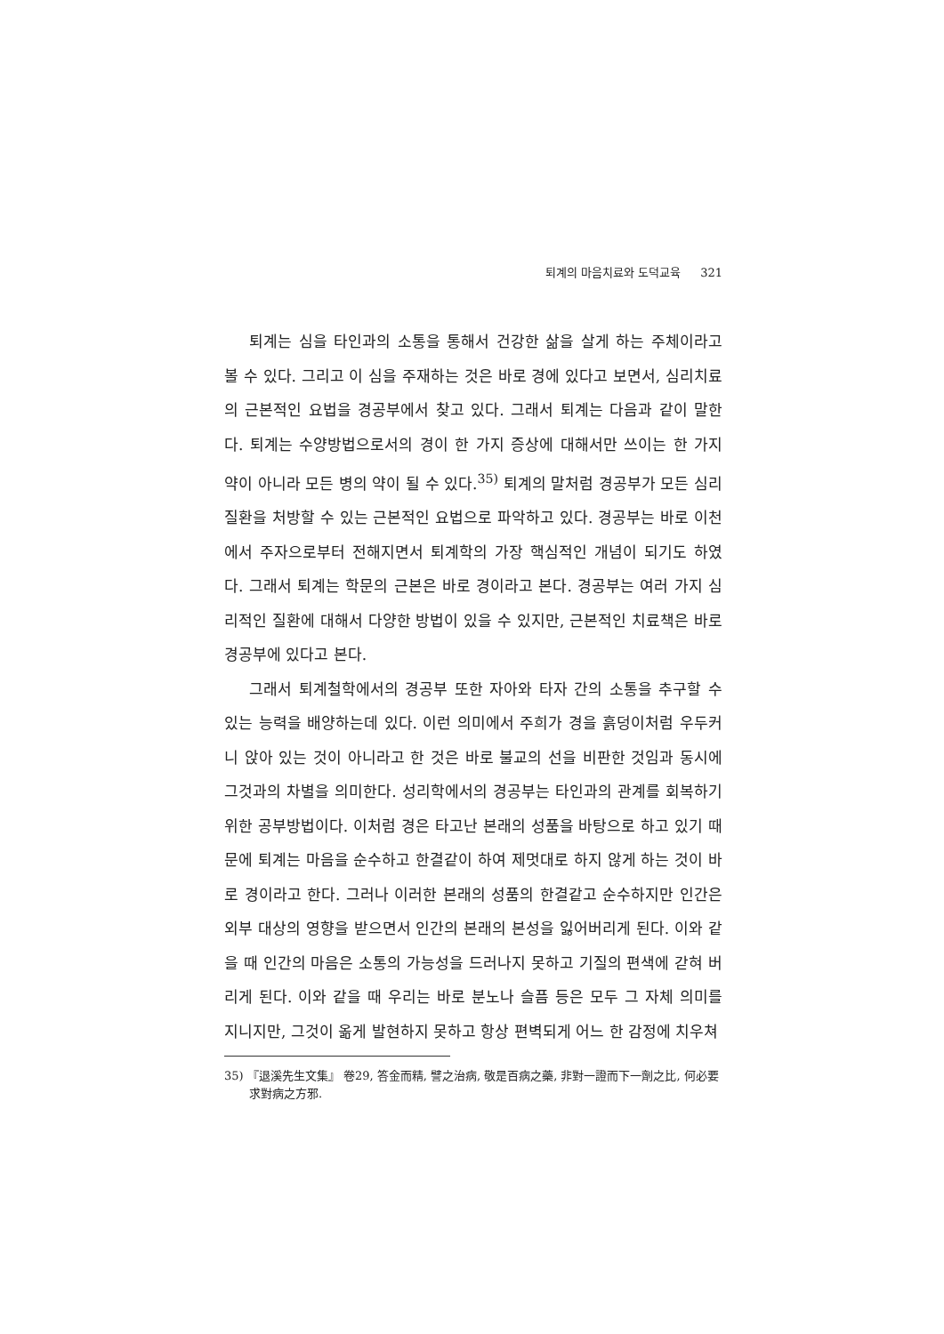퇴계의 마음치료와 도덕교육 321
퇴계는 심을 타인과의 소통을 통해서 건강한 삶을 살게 하는 주체이라고 볼 수 있다. 그리고 이 심을 주재하는 것은 바로 경에 있다고 보면서, 심리치료의 근본적인 요법을 경공부에서 찾고 있다. 그래서 퇴계는 다음과 같이 말한다. 퇴계는 수양방법으로서의 경이 한 가지 증상에 대해서만 쓰이는 한 가지 약이 아니라 모든 병의 약이 될 수 있다.<sup>35)</sup> 퇴계의 말처럼 경공부가 모든 심리질환을 처방할 수 있는 근본적인 요법으로 파악하고 있다. 경공부는 바로 이천에서 주자으로부터 전해지면서 퇴계학의 가장 핵심적인 개념이 되기도 하였다. 그래서 퇴계는 학문의 근본은 바로 경이라고 본다. 경공부는 여러 가지 심리적인 질환에 대해서 다양한 방법이 있을 수 있지만, 근본적인 치료책은 바로 경공부에 있다고 본다.
그래서 퇴계철학에서의 경공부 또한 자아와 타자 간의 소통을 추구할 수 있는 능력을 배양하는데 있다. 이런 의미에서 주희가 경을 흙덩이처럼 우두커니 앉아 있는 것이 아니라고 한 것은 바로 불교의 선을 비판한 것임과 동시에 그것과의 차별을 의미한다. 성리학에서의 경공부는 타인과의 관계를 회복하기 위한 공부방법이다. 이처럼 경은 타고난 본래의 성품을 바탕으로 하고 있기 때문에 퇴계는 마음을 순수하고 한결같이 하여 제멋대로 하지 않게 하는 것이 바로 경이라고 한다. 그러나 이러한 본래의 성품의 한결같고 순수하지만 인간은 외부 대상의 영향을 받으면서 인간의 본래의 본성을 잃어버리게 된다. 이와 같을 때 인간의 마음은 소통의 가능성을 드러나지 못하고 기질의 편색에 갇혀 버리게 된다. 이와 같을 때 우리는 바로 분노나 슬픔 등은 모두 그 자체 의미를 지니지만, 그것이 옮게 발현하지 못하고 항상 편벽되게 어느 한 감정에 치우쳐
35) 『退溪先生文集』 卷29, 答金而精, 譬之治病, 敬是百病之藥, 非對一證而下一劑之比, 何必要求對病之方邪.